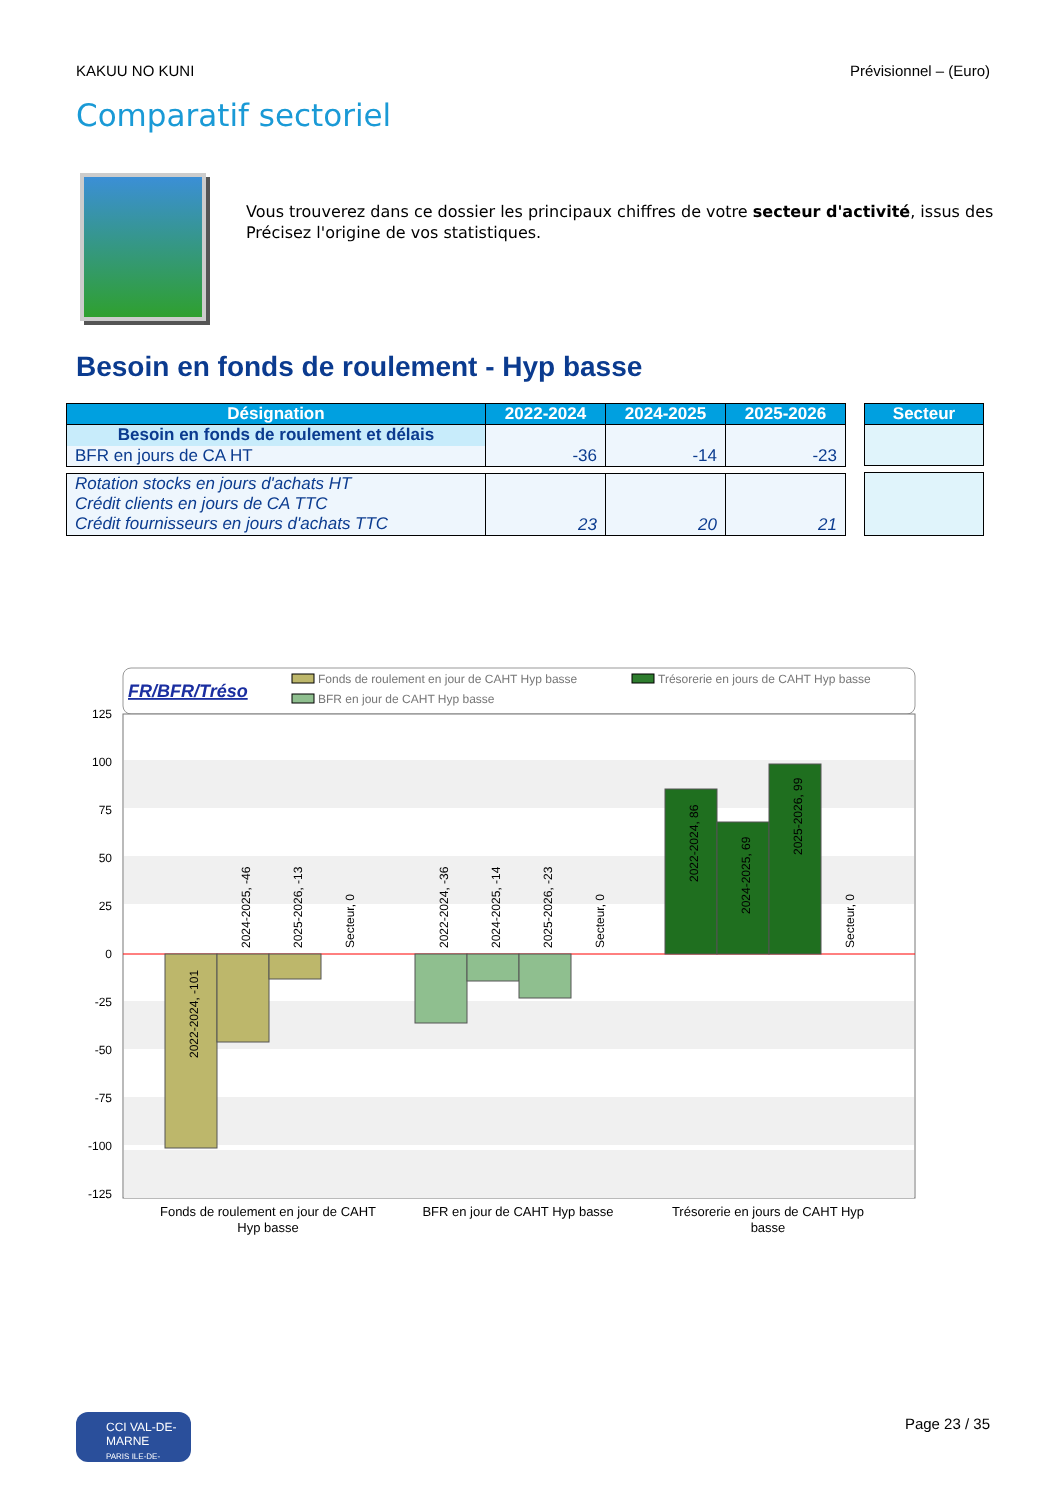KAKUU NO KUNI Prévisionnel – (Euro)
Comparatif sectoriel
Vous trouverez dans ce dossier les principaux chiffres de votre secteur d'activité, issus des
Précisez l'origine de vos statistiques.
Besoin en fonds de roulement - Hyp basse
| Désignation | 2022-2024 | 2024-2025 | 2025-2026 |
| --- | --- | --- | --- |
| Besoin en fonds de roulement et délais | | | |
| BFR en jours de CA HT | -36 | -14 | -23 |
| Rotation stocks en jours d'achats HT Crédit clients en jours de CA TTC Crédit fournisseurs en jours d'achats TTC | 23 | 20 | 21 |
| Secteur |
| --- |
FR/BFR/Tréso
Fonds de roulement en jour de CAHT Hyp basse
Trésorerie en jours de CAHT Hyp basse
BFR en jour de CAHT Hyp basse
125
100
75
50
25
0
-25
-50
-75
-100
-125
2022-2024, -101
2024-2025, -46
2025-2026, -13
Secteur, 0
2022-2024, -36
2024-2025, -14
2025-2026, -23
Secteur, 0
2022-2024, 86
2024-2025, 69
2025-2026, 99
Secteur, 0
Fonds de roulement en jour de CAHT
Hyp basse
BFR en jour de CAHT Hyp basse
Trésorerie en jours de CAHT Hyp
basse
CCI VAL-DE-MARNE
PARIS ILE-DE-FRANCE
Page 23 / 35